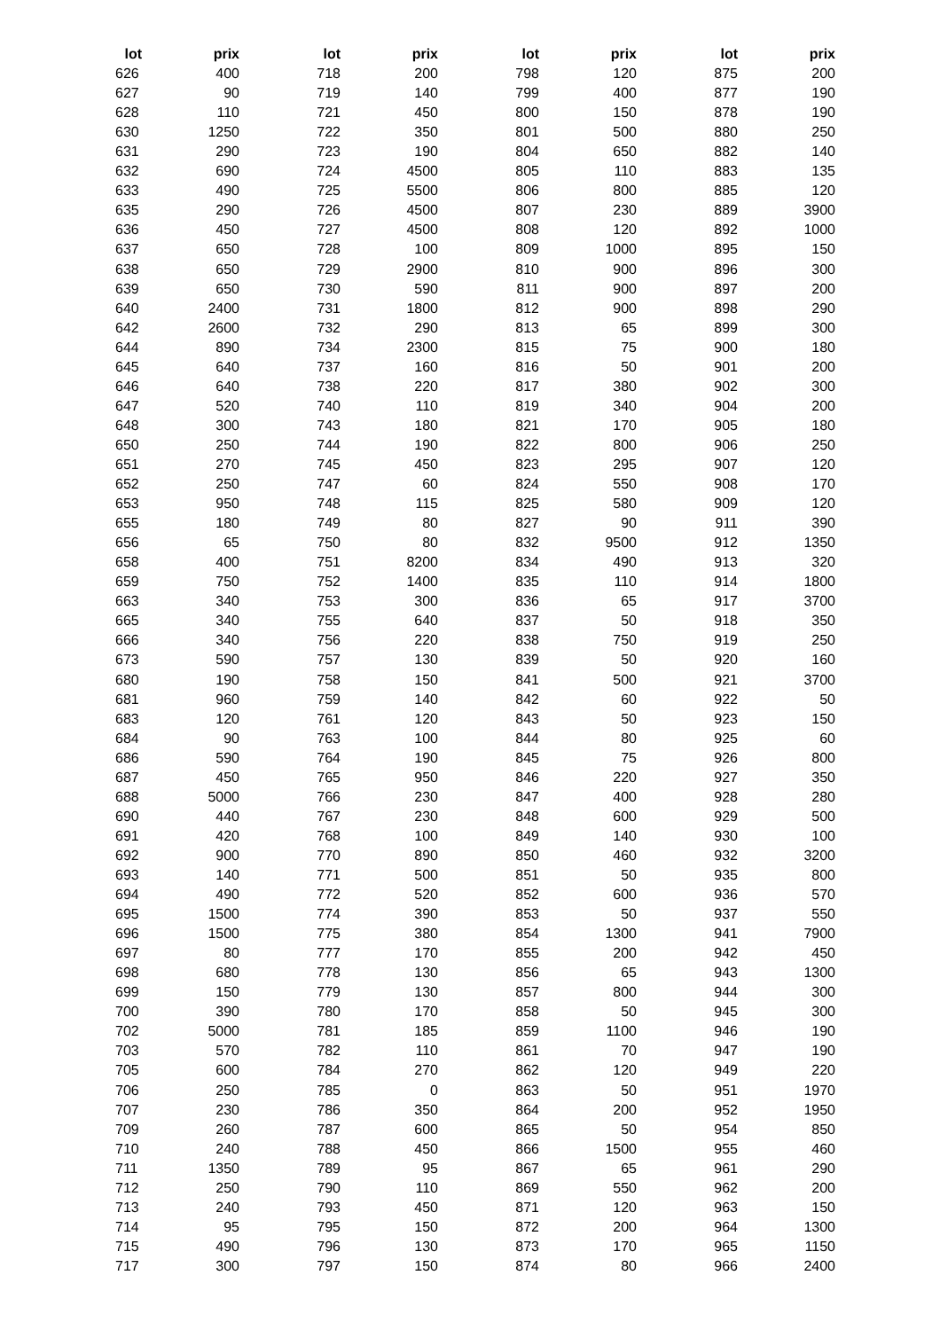| lot | prix | lot | prix | lot | prix | lot | prix |
| --- | --- | --- | --- | --- | --- | --- | --- |
| 626 | 400 | 718 | 200 | 798 | 120 | 875 | 200 |
| 627 | 90 | 719 | 140 | 799 | 400 | 877 | 190 |
| 628 | 110 | 721 | 450 | 800 | 150 | 878 | 190 |
| 630 | 1250 | 722 | 350 | 801 | 500 | 880 | 250 |
| 631 | 290 | 723 | 190 | 804 | 650 | 882 | 140 |
| 632 | 690 | 724 | 4500 | 805 | 110 | 883 | 135 |
| 633 | 490 | 725 | 5500 | 806 | 800 | 885 | 120 |
| 635 | 290 | 726 | 4500 | 807 | 230 | 889 | 3900 |
| 636 | 450 | 727 | 4500 | 808 | 120 | 892 | 1000 |
| 637 | 650 | 728 | 100 | 809 | 1000 | 895 | 150 |
| 638 | 650 | 729 | 2900 | 810 | 900 | 896 | 300 |
| 639 | 650 | 730 | 590 | 811 | 900 | 897 | 200 |
| 640 | 2400 | 731 | 1800 | 812 | 900 | 898 | 290 |
| 642 | 2600 | 732 | 290 | 813 | 65 | 899 | 300 |
| 644 | 890 | 734 | 2300 | 815 | 75 | 900 | 180 |
| 645 | 640 | 737 | 160 | 816 | 50 | 901 | 200 |
| 646 | 640 | 738 | 220 | 817 | 380 | 902 | 300 |
| 647 | 520 | 740 | 110 | 819 | 340 | 904 | 200 |
| 648 | 300 | 743 | 180 | 821 | 170 | 905 | 180 |
| 650 | 250 | 744 | 190 | 822 | 800 | 906 | 250 |
| 651 | 270 | 745 | 450 | 823 | 295 | 907 | 120 |
| 652 | 250 | 747 | 60 | 824 | 550 | 908 | 170 |
| 653 | 950 | 748 | 115 | 825 | 580 | 909 | 120 |
| 655 | 180 | 749 | 80 | 827 | 90 | 911 | 390 |
| 656 | 65 | 750 | 80 | 832 | 9500 | 912 | 1350 |
| 658 | 400 | 751 | 8200 | 834 | 490 | 913 | 320 |
| 659 | 750 | 752 | 1400 | 835 | 110 | 914 | 1800 |
| 663 | 340 | 753 | 300 | 836 | 65 | 917 | 3700 |
| 665 | 340 | 755 | 640 | 837 | 50 | 918 | 350 |
| 666 | 340 | 756 | 220 | 838 | 750 | 919 | 250 |
| 673 | 590 | 757 | 130 | 839 | 50 | 920 | 160 |
| 680 | 190 | 758 | 150 | 841 | 500 | 921 | 3700 |
| 681 | 960 | 759 | 140 | 842 | 60 | 922 | 50 |
| 683 | 120 | 761 | 120 | 843 | 50 | 923 | 150 |
| 684 | 90 | 763 | 100 | 844 | 80 | 925 | 60 |
| 686 | 590 | 764 | 190 | 845 | 75 | 926 | 800 |
| 687 | 450 | 765 | 950 | 846 | 220 | 927 | 350 |
| 688 | 5000 | 766 | 230 | 847 | 400 | 928 | 280 |
| 690 | 440 | 767 | 230 | 848 | 600 | 929 | 500 |
| 691 | 420 | 768 | 100 | 849 | 140 | 930 | 100 |
| 692 | 900 | 770 | 890 | 850 | 460 | 932 | 3200 |
| 693 | 140 | 771 | 500 | 851 | 50 | 935 | 800 |
| 694 | 490 | 772 | 520 | 852 | 600 | 936 | 570 |
| 695 | 1500 | 774 | 390 | 853 | 50 | 937 | 550 |
| 696 | 1500 | 775 | 380 | 854 | 1300 | 941 | 7900 |
| 697 | 80 | 777 | 170 | 855 | 200 | 942 | 450 |
| 698 | 680 | 778 | 130 | 856 | 65 | 943 | 1300 |
| 699 | 150 | 779 | 130 | 857 | 800 | 944 | 300 |
| 700 | 390 | 780 | 170 | 858 | 50 | 945 | 300 |
| 702 | 5000 | 781 | 185 | 859 | 1100 | 946 | 190 |
| 703 | 570 | 782 | 110 | 861 | 70 | 947 | 190 |
| 705 | 600 | 784 | 270 | 862 | 120 | 949 | 220 |
| 706 | 250 | 785 | 0 | 863 | 50 | 951 | 1970 |
| 707 | 230 | 786 | 350 | 864 | 200 | 952 | 1950 |
| 709 | 260 | 787 | 600 | 865 | 50 | 954 | 850 |
| 710 | 240 | 788 | 450 | 866 | 1500 | 955 | 460 |
| 711 | 1350 | 789 | 95 | 867 | 65 | 961 | 290 |
| 712 | 250 | 790 | 110 | 869 | 550 | 962 | 200 |
| 713 | 240 | 793 | 450 | 871 | 120 | 963 | 150 |
| 714 | 95 | 795 | 150 | 872 | 200 | 964 | 1300 |
| 715 | 490 | 796 | 130 | 873 | 170 | 965 | 1150 |
| 717 | 300 | 797 | 150 | 874 | 80 | 966 | 2400 |